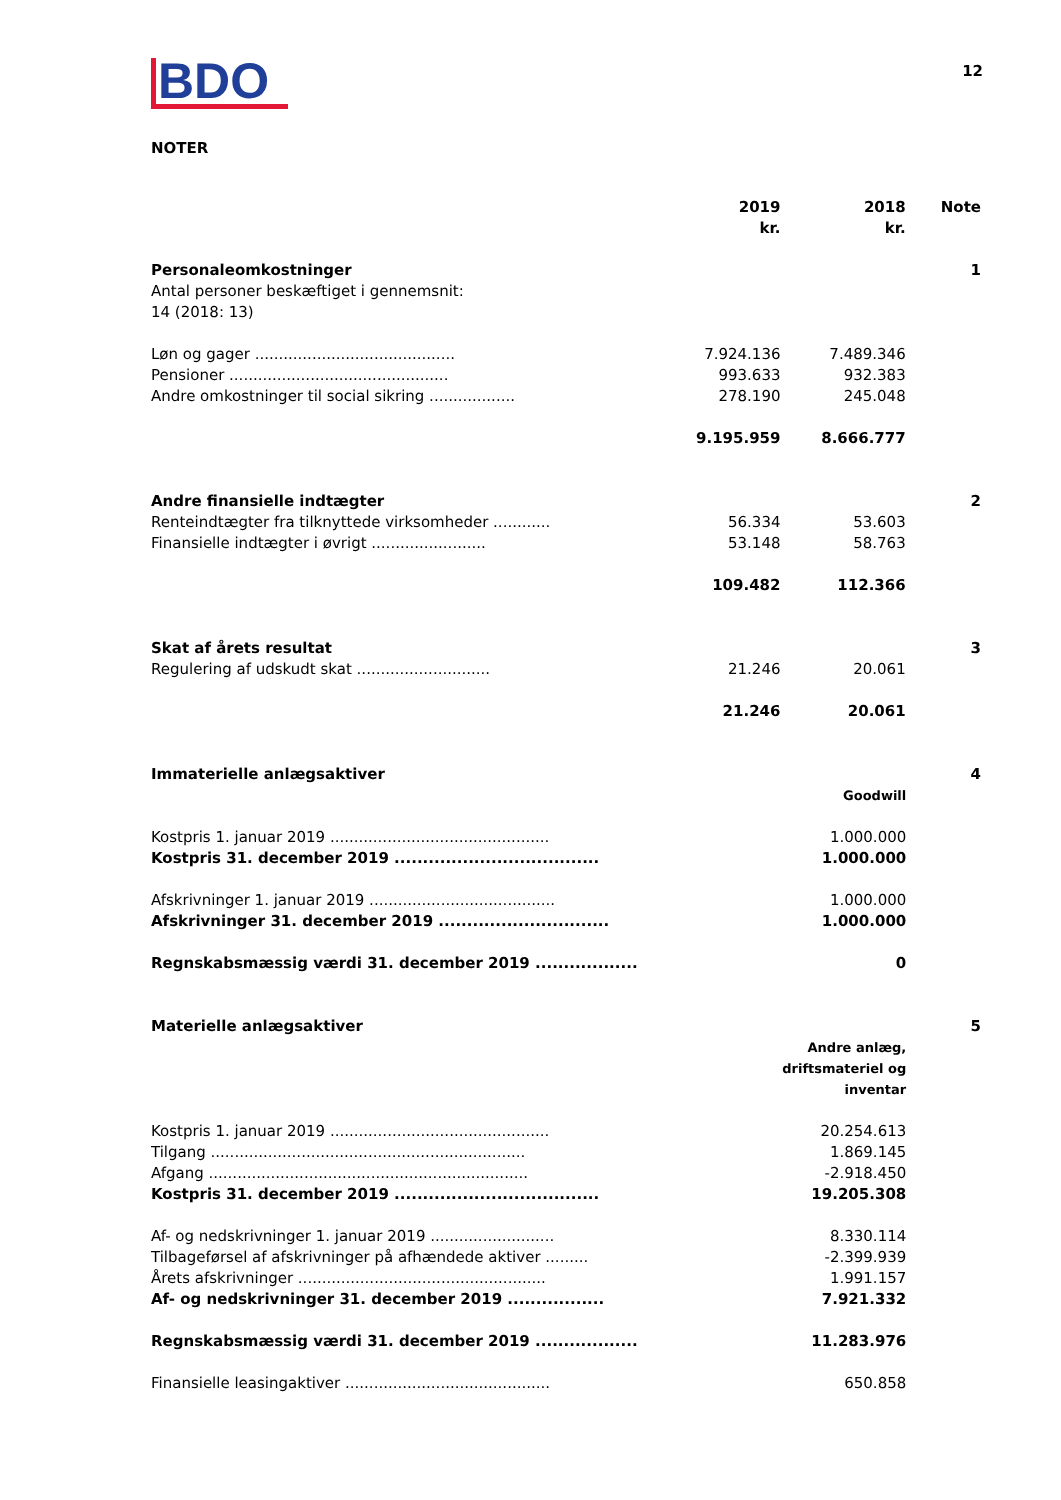BDO
12
NOTER
| | 2019 kr. | 2018 kr. | Note |
| --- | --- | --- | --- |
| Personaleomkostninger | | | 1 |
| Antal personer beskæftiget i gennemsnit: 14 (2018: 13) | | | |
| Løn og gager .......................................... | 7.924.136 | 7.489.346 | |
| Pensioner .............................................. | 993.633 | 932.383 | |
| Andre omkostninger til social sikring .................. | 278.190 | 245.048 | |
| | 9.195.959 | 8.666.777 | |
| Andre finansielle indtægter | | | 2 |
| Renteindtægter fra tilknyttede virksomheder ............ | 56.334 | 53.603 | |
| Finansielle indtægter i øvrigt ........................ | 53.148 | 58.763 | |
| | 109.482 | 112.366 | |
| Skat af årets resultat | | | 3 |
| Regulering af udskudt skat ............................ | 21.246 | 20.061 | |
| | 21.246 | 20.061 | |
| Immaterielle anlægsaktiver | | 4 |
| | Goodwill | |
| Kostpris 1. januar 2019 .............................................. | 1.000.000 | |
| Kostpris 31. december 2019 .................................... | 1.000.000 | |
| Afskrivninger 1. januar 2019 ....................................... | 1.000.000 | |
| Afskrivninger 31. december 2019 .............................. | 1.000.000 | |
| Regnskabsmæssig værdi 31. december 2019 .................. | 0 | |
| Materielle anlægsaktiver | | 5 |
| | Andre anlæg, driftsmateriel og inventar | |
| Kostpris 1. januar 2019 .............................................. | 20.254.613 | |
| Tilgang .................................................................. | 1.869.145 | |
| Afgang ................................................................... | -2.918.450 | |
| Kostpris 31. december 2019 .................................... | 19.205.308 | |
| Af- og nedskrivninger 1. januar 2019 .......................... | 8.330.114 | |
| Tilbageførsel af afskrivninger på afhændede aktiver ......... | -2.399.939 | |
| Årets afskrivninger .................................................... | 1.991.157 | |
| Af- og nedskrivninger 31. december 2019 ................. | 7.921.332 | |
| Regnskabsmæssig værdi 31. december 2019 .................. | 11.283.976 | |
| Finansielle leasingaktiver ........................................... | 650.858 | |